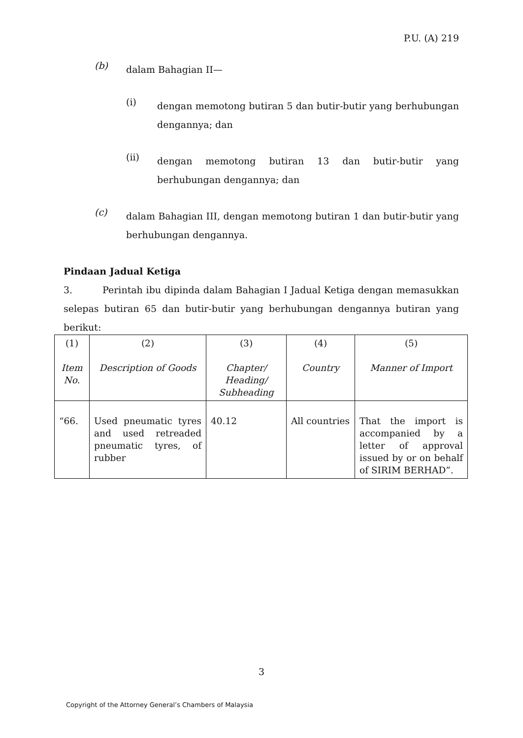P.U. (A) 219
(b)
dalam Bahagian II—
(i)
dengan memotong butiran 5 dan butir-butir yang berhubungan dengannya; dan
(ii)
dengan memotong butiran 13 dan butir-butir yang berhubungan dengannya; dan
(c)
dalam Bahagian III, dengan memotong butiran 1 dan butir-butir yang berhubungan dengannya.
Pindaan Jadual Ketiga
3. Perintah ibu dipinda dalam Bahagian I Jadual Ketiga dengan memasukkan selepas butiran 65 dan butir-butir yang berhubungan dengannya butiran yang berikut:
| (1) Item No. | (2) Description of Goods | (3) Chapter/ Heading/ Subheading | (4) Country | (5) Manner of Import |
| “66. | Used pneumatic tyres and used retreaded pneumatic tyres, of rubber | 40.12 | All countries | That the import is accompanied by a letter of approval issued by or on behalf of SIRIM BERHAD”. |
3
Copyright of the Attorney General’s Chambers of Malaysia